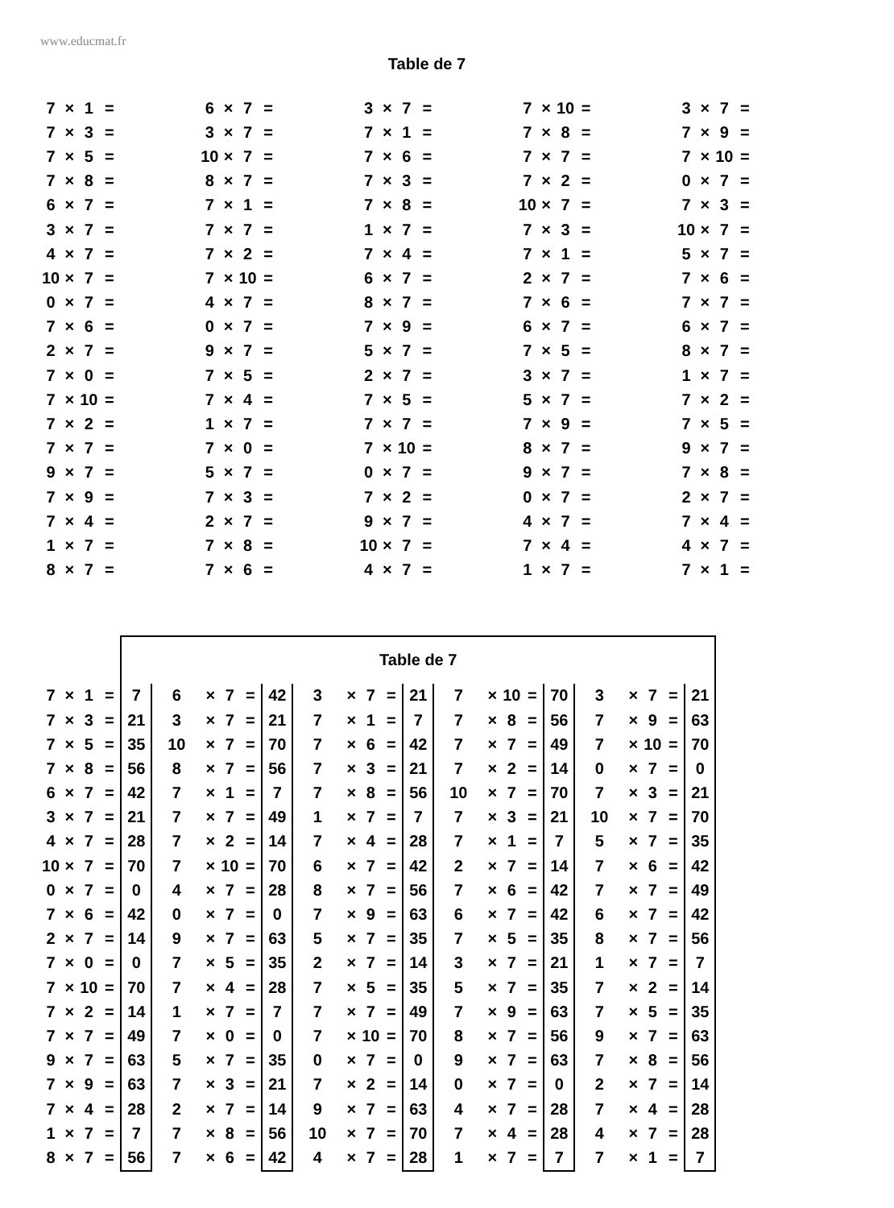www.educmat.fr
Table de 7
| 7 | × | 1 | = | | 6 | × | 7 | = | | 3 | × | 7 | = | | 7 | × | 10 | = | | 3 | × | 7 | = |
| 7 | × | 3 | = | | 3 | × | 7 | = | | 7 | × | 1 | = | | 7 | × | 8 | = | | 7 | × | 9 | = |
| 7 | × | 5 | = | | 10 | × | 7 | = | | 7 | × | 6 | = | | 7 | × | 7 | = | | 7 | × | 10 | = |
| 7 | × | 8 | = | | 8 | × | 7 | = | | 7 | × | 3 | = | | 7 | × | 2 | = | | 0 | × | 7 | = |
| 6 | × | 7 | = | | 7 | × | 1 | = | | 7 | × | 8 | = | | 10 | × | 7 | = | | 7 | × | 3 | = |
| 3 | × | 7 | = | | 7 | × | 7 | = | | 1 | × | 7 | = | | 7 | × | 3 | = | | 10 | × | 7 | = |
| 4 | × | 7 | = | | 7 | × | 2 | = | | 7 | × | 4 | = | | 7 | × | 1 | = | | 5 | × | 7 | = |
| 10 | × | 7 | = | | 7 | × | 10 | = | | 6 | × | 7 | = | | 2 | × | 7 | = | | 7 | × | 6 | = |
| 0 | × | 7 | = | | 4 | × | 7 | = | | 8 | × | 7 | = | | 7 | × | 6 | = | | 7 | × | 7 | = |
| 7 | × | 6 | = | | 0 | × | 7 | = | | 7 | × | 9 | = | | 6 | × | 7 | = | | 6 | × | 7 | = |
| 2 | × | 7 | = | | 9 | × | 7 | = | | 5 | × | 7 | = | | 7 | × | 5 | = | | 8 | × | 7 | = |
| 7 | × | 0 | = | | 7 | × | 5 | = | | 2 | × | 7 | = | | 3 | × | 7 | = | | 1 | × | 7 | = |
| 7 | × | 10 | = | | 7 | × | 4 | = | | 7 | × | 5 | = | | 5 | × | 7 | = | | 7 | × | 2 | = |
| 7 | × | 2 | = | | 1 | × | 7 | = | | 7 | × | 7 | = | | 7 | × | 9 | = | | 7 | × | 5 | = |
| 7 | × | 7 | = | | 7 | × | 0 | = | | 7 | × | 10 | = | | 8 | × | 7 | = | | 9 | × | 7 | = |
| 9 | × | 7 | = | | 5 | × | 7 | = | | 0 | × | 7 | = | | 9 | × | 7 | = | | 7 | × | 8 | = |
| 7 | × | 9 | = | | 7 | × | 3 | = | | 7 | × | 2 | = | | 0 | × | 7 | = | | 2 | × | 7 | = |
| 7 | × | 4 | = | | 2 | × | 7 | = | | 9 | × | 7 | = | | 4 | × | 7 | = | | 7 | × | 4 | = |
| 1 | × | 7 | = | | 7 | × | 8 | = | | 10 | × | 7 | = | | 7 | × | 4 | = | | 4 | × | 7 | = |
| 8 | × | 7 | = | | 7 | × | 6 | = | | 4 | × | 7 | = | | 1 | × | 7 | = | | 7 | × | 1 | = |
| | | | | Table de 7 | | | | | | | | | | | | | | | | | | | | |
| 7 | × | 1 | = | 7 | 6 | × | 7 | = | 42 | 3 | × | 7 | = | 21 | 7 | × | 10 | = | 70 | 3 | × | 7 | = | 21 |
| 7 | × | 3 | = | 21 | 3 | × | 7 | = | 21 | 7 | × | 1 | = | 7 | 7 | × | 8 | = | 56 | 7 | × | 9 | = | 63 |
| 7 | × | 5 | = | 35 | 10 | × | 7 | = | 70 | 7 | × | 6 | = | 42 | 7 | × | 7 | = | 49 | 7 | × | 10 | = | 70 |
| 7 | × | 8 | = | 56 | 8 | × | 7 | = | 56 | 7 | × | 3 | = | 21 | 7 | × | 2 | = | 14 | 0 | × | 7 | = | 0 |
| 6 | × | 7 | = | 42 | 7 | × | 1 | = | 7 | 7 | × | 8 | = | 56 | 10 | × | 7 | = | 70 | 7 | × | 3 | = | 21 |
| 3 | × | 7 | = | 21 | 7 | × | 7 | = | 49 | 1 | × | 7 | = | 7 | 7 | × | 3 | = | 21 | 10 | × | 7 | = | 70 |
| 4 | × | 7 | = | 28 | 7 | × | 2 | = | 14 | 7 | × | 4 | = | 28 | 7 | × | 1 | = | 7 | 5 | × | 7 | = | 35 |
| 10 | × | 7 | = | 70 | 7 | × | 10 | = | 70 | 6 | × | 7 | = | 42 | 2 | × | 7 | = | 14 | 7 | × | 6 | = | 42 |
| 0 | × | 7 | = | 0 | 4 | × | 7 | = | 28 | 8 | × | 7 | = | 56 | 7 | × | 6 | = | 42 | 7 | × | 7 | = | 49 |
| 7 | × | 6 | = | 42 | 0 | × | 7 | = | 0 | 7 | × | 9 | = | 63 | 6 | × | 7 | = | 42 | 6 | × | 7 | = | 42 |
| 2 | × | 7 | = | 14 | 9 | × | 7 | = | 63 | 5 | × | 7 | = | 35 | 7 | × | 5 | = | 35 | 8 | × | 7 | = | 56 |
| 7 | × | 0 | = | 0 | 7 | × | 5 | = | 35 | 2 | × | 7 | = | 14 | 3 | × | 7 | = | 21 | 1 | × | 7 | = | 7 |
| 7 | × | 10 | = | 70 | 7 | × | 4 | = | 28 | 7 | × | 5 | = | 35 | 5 | × | 7 | = | 35 | 7 | × | 2 | = | 14 |
| 7 | × | 2 | = | 14 | 1 | × | 7 | = | 7 | 7 | × | 7 | = | 49 | 7 | × | 9 | = | 63 | 7 | × | 5 | = | 35 |
| 7 | × | 7 | = | 49 | 7 | × | 0 | = | 0 | 7 | × | 10 | = | 70 | 8 | × | 7 | = | 56 | 9 | × | 7 | = | 63 |
| 9 | × | 7 | = | 63 | 5 | × | 7 | = | 35 | 0 | × | 7 | = | 0 | 9 | × | 7 | = | 63 | 7 | × | 8 | = | 56 |
| 7 | × | 9 | = | 63 | 7 | × | 3 | = | 21 | 7 | × | 2 | = | 14 | 0 | × | 7 | = | 0 | 2 | × | 7 | = | 14 |
| 7 | × | 4 | = | 28 | 2 | × | 7 | = | 14 | 9 | × | 7 | = | 63 | 4 | × | 7 | = | 28 | 7 | × | 4 | = | 28 |
| 1 | × | 7 | = | 7 | 7 | × | 8 | = | 56 | 10 | × | 7 | = | 70 | 7 | × | 4 | = | 28 | 4 | × | 7 | = | 28 |
| 8 | × | 7 | = | 56 | 7 | × | 6 | = | 42 | 4 | × | 7 | = | 28 | 1 | × | 7 | = | 7 | 7 | × | 1 | = | 7 |